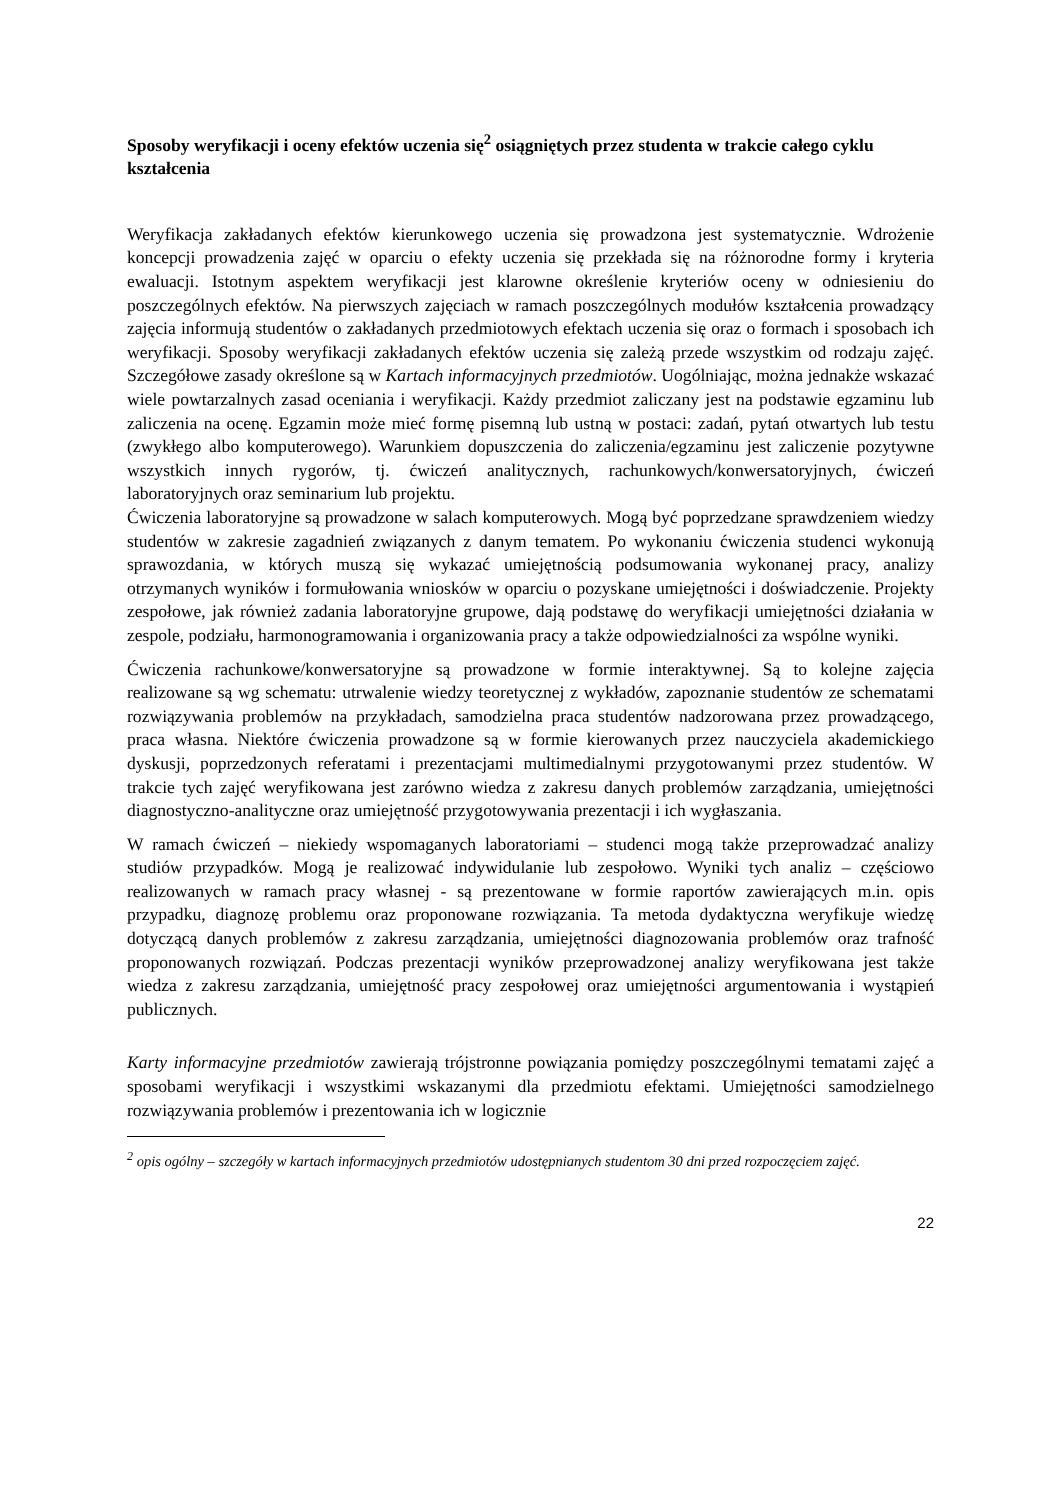Sposoby weryfikacji i oceny efektów uczenia się<sup>2</sup> osiągniętych przez studenta w trakcie całego cyklu kształcenia
Weryfikacja zakładanych efektów kierunkowego uczenia się prowadzona jest systematycznie. Wdrożenie koncepcji prowadzenia zajęć w oparciu o efekty uczenia się przekłada się na różnorodne formy i kryteria ewaluacji. Istotnym aspektem weryfikacji jest klarowne określenie kryteriów oceny w odniesieniu do poszczególnych efektów. Na pierwszych zajęciach w ramach poszczególnych modułów kształcenia prowadzący zajęcia informują studentów o zakładanych przedmiotowych efektach uczenia się oraz o formach i sposobach ich weryfikacji. Sposoby weryfikacji zakładanych efektów uczenia się zależą przede wszystkim od rodzaju zajęć. Szczegółowe zasady określone są w Kartach informacyjnych przedmiotów. Uogólniając, można jednakże wskazać wiele powtarzalnych zasad oceniania i weryfikacji. Każdy przedmiot zaliczany jest na podstawie egzaminu lub zaliczenia na ocenę. Egzamin może mieć formę pisemną lub ustną w postaci: zadań, pytań otwartych lub testu (zwykłego albo komputerowego). Warunkiem dopuszczenia do zaliczenia/egzaminu jest zaliczenie pozytywne wszystkich innych rygorów, tj. ćwiczeń analitycznych, rachunkowych/konwersatoryjnych, ćwiczeń laboratoryjnych oraz seminarium lub projektu.
Ćwiczenia laboratoryjne są prowadzone w salach komputerowych. Mogą być poprzedzane sprawdzeniem wiedzy studentów w zakresie zagadnień związanych z danym tematem. Po wykonaniu ćwiczenia studenci wykonują sprawozdania, w których muszą się wykazać umiejętnością podsumowania wykonanej pracy, analizy otrzymanych wyników i formułowania wniosków w oparciu o pozyskane umiejętności i doświadczenie. Projekty zespołowe, jak również zadania laboratoryjne grupowe, dają podstawę do weryfikacji umiejętności działania w zespole, podziału, harmonogramowania i organizowania pracy a także odpowiedzialności za wspólne wyniki.
Ćwiczenia rachunkowe/konwersatoryjne są prowadzone w formie interaktywnej. Są to kolejne zajęcia realizowane są wg schematu: utrwalenie wiedzy teoretycznej z wykładów, zapoznanie studentów ze schematami rozwiązywania problemów na przykładach, samodzielna praca studentów nadzorowana przez prowadzącego, praca własna. Niektóre ćwiczenia prowadzone są w formie kierowanych przez nauczyciela akademickiego dyskusji, poprzedzonych referatami i prezentacjami multimedialnymi przygotowanymi przez studentów. W trakcie tych zajęć weryfikowana jest zarówno wiedza z zakresu danych problemów zarządzania, umiejętności diagnostyczno-analityczne oraz umiejętność przygotowywania prezentacji i ich wygłaszania.
W ramach ćwiczeń – niekiedy wspomaganych laboratoriami – studenci mogą także przeprowadzać analizy studiów przypadków. Mogą je realizować indywidulanie lub zespołowo. Wyniki tych analiz – częściowo realizowanych w ramach pracy własnej - są prezentowane w formie raportów zawierających m.in. opis przypadku, diagnozę problemu oraz proponowane rozwiązania. Ta metoda dydaktyczna weryfikuje wiedzę dotyczącą danych problemów z zakresu zarządzania, umiejętności diagnozowania problemów oraz trafność proponowanych rozwiązań. Podczas prezentacji wyników przeprowadzonej analizy weryfikowana jest także wiedza z zakresu zarządzania, umiejętność pracy zespołowej oraz umiejętności argumentowania i wystąpień publicznych.
Karty informacyjne przedmiotów zawierają trójstronne powiązania pomiędzy poszczególnymi tematami zajęć a sposobami weryfikacji i wszystkimi wskazanymi dla przedmiotu efektami. Umiejętności samodzielnego rozwiązywania problemów i prezentowania ich w logicznie
<sup>2</sup> opis ogólny – szczegóły w kartach informacyjnych przedmiotów udostępnianych studentom 30 dni przed rozpoczęciem zajęć.
22